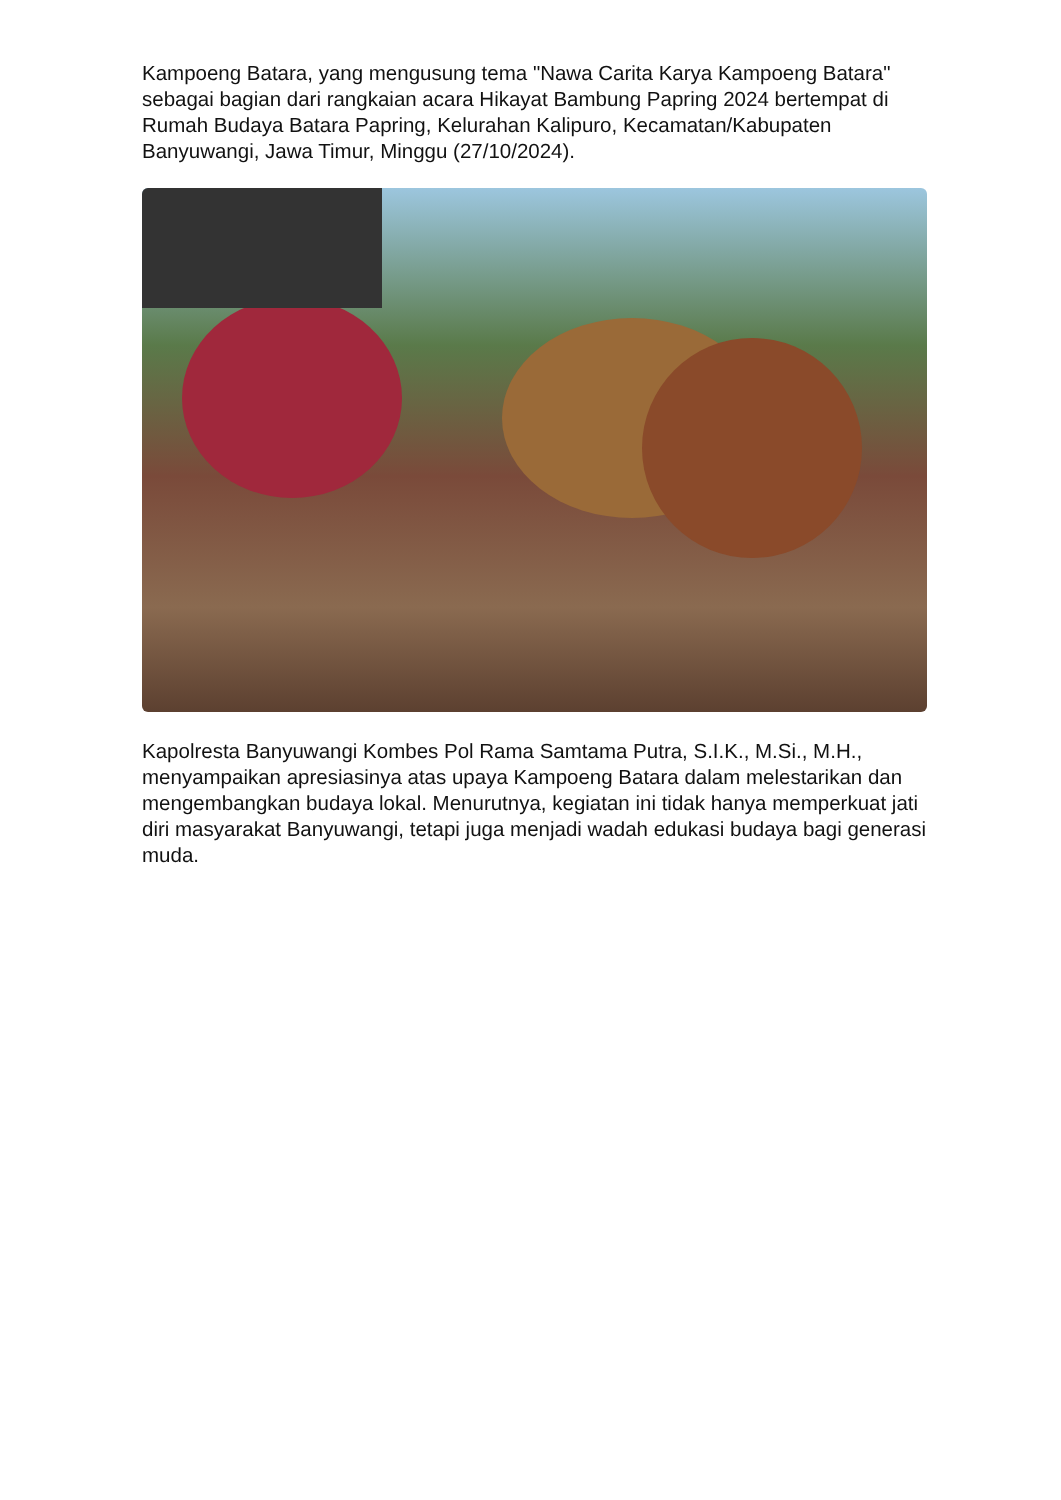Kampoeng Batara, yang mengusung tema "Nawa Carita Karya Kampoeng Batara" sebagai bagian dari rangkaian acara Hikayat Bambung Papring 2024 bertempat di Rumah Budaya Batara Papring, Kelurahan Kalipuro, Kecamatan/Kabupaten Banyuwangi, Jawa Timur, Minggu (27/10/2024).
Kapolresta Banyuwangi Kombes Pol Rama Samtama Putra, S.I.K., M.Si., M.H., menyampaikan apresiasinya atas upaya Kampoeng Batara dalam melestarikan dan mengembangkan budaya lokal. Menurutnya, kegiatan ini tidak hanya memperkuat jati diri masyarakat Banyuwangi, tetapi juga menjadi wadah edukasi budaya bagi generasi muda.